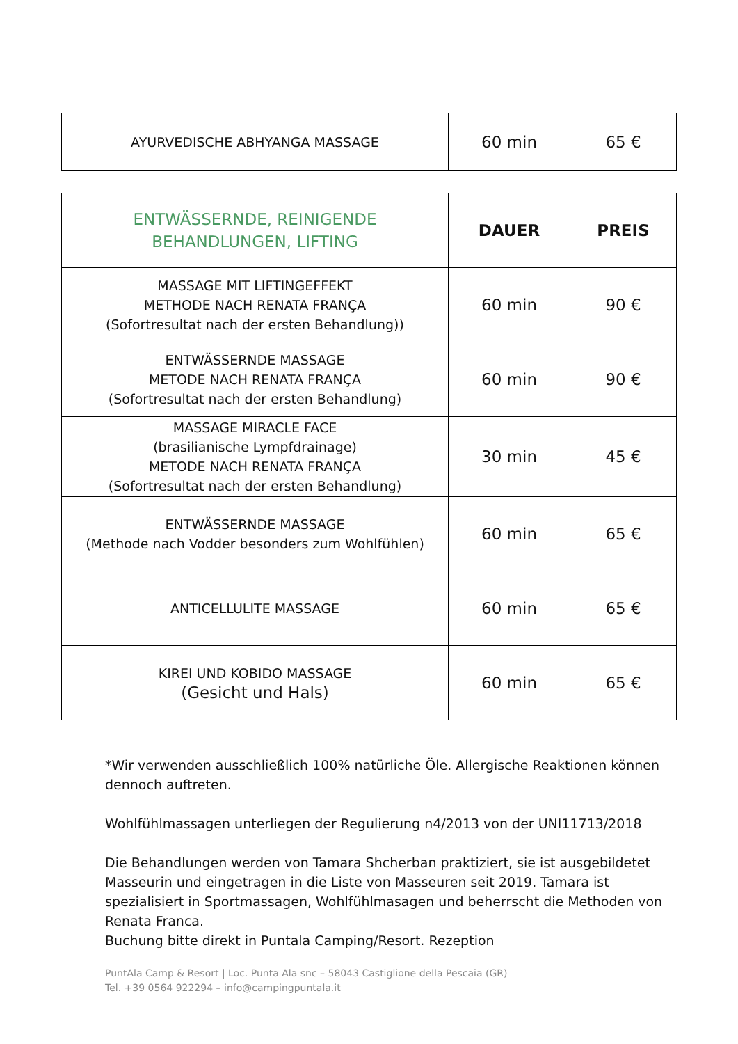| AYURVEDISCHE ABHYANGA MASSAGE | 60 min | 65 € |
| ENTWÄSSERNDE, REINIGENDE BEHANDLUNGEN, LIFTING | DAUER | PREIS |
| MASSAGE MIT LIFTINGEFFEKT METHODE NACH RENATA FRANÇA (Sofortresultat nach der ersten Behandlung)) | 60 min | 90 € |
| ENTWÄSSERNDE MASSAGE METODE NACH RENATA FRANÇA (Sofortresultat nach der ersten Behandlung) | 60 min | 90 € |
| MASSAGE MIRACLE FACE (brasilianische Lympfdrainage) METODE NACH RENATA FRANÇA (Sofortresultat nach der ersten Behandlung) | 30 min | 45 € |
| ENTWÄSSERNDE MASSAGE (Methode nach Vodder besonders zum Wohlfühlen) | 60 min | 65 € |
| ANTICELLULITE MASSAGE | 60 min | 65 € |
| KIREI UND KOBIDO MASSAGE (Gesicht und Hals) | 60 min | 65 € |
*Wir verwenden ausschließlich 100% natürliche Öle. Allergische Reaktionen können dennoch auftreten.
Wohlfühlmassagen unterliegen der Regulierung n4/2013 von der UNI11713/2018
Die Behandlungen werden von Tamara Shcherban praktiziert, sie ist ausgebildetet Masseurin und eingetragen in die Liste von Masseuren seit 2019. Tamara ist spezialisiert in Sportmassagen, Wohlfühlmasagen und beherrscht die Methoden von Renata Franca.
Buchung bitte direkt in Puntala Camping/Resort. Rezeption
PuntAla Camp & Resort | Loc. Punta Ala snc – 58043 Castiglione della Pescaia (GR)
Tel. +39 0564 922294 – info@campingpuntala.it